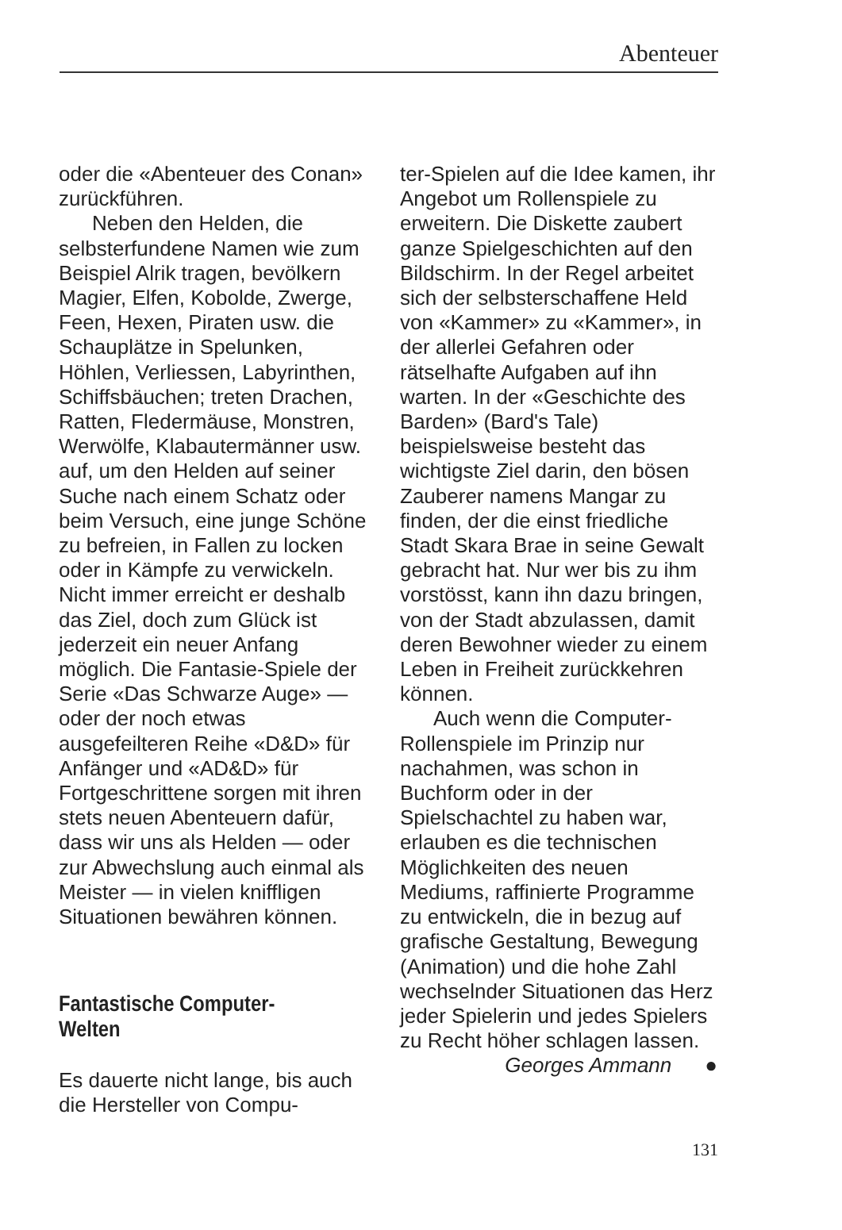Abenteuer
oder die «Abenteuer des Conan» zurückführen.
Neben den Helden, die selbsterfundene Namen wie zum Beispiel Alrik tragen, bevölkern Magier, Elfen, Kobolde, Zwerge, Feen, Hexen, Piraten usw. die Schauplätze in Spelunken, Höhlen, Verliessen, Labyrinthen, Schiffsbäuchen; treten Drachen, Ratten, Fledermäuse, Monstren, Werwölfe, Klabautermänner usw. auf, um den Helden auf seiner Suche nach einem Schatz oder beim Versuch, eine junge Schöne zu befreien, in Fallen zu locken oder in Kämpfe zu verwickeln. Nicht immer erreicht er deshalb das Ziel, doch zum Glück ist jederzeit ein neuer Anfang möglich. Die Fantasie-Spiele der Serie «Das Schwarze Auge» — oder der noch etwas ausgefeilteren Reihe «D&D» für Anfänger und «AD&D» für Fortgeschrittene sorgen mit ihren stets neuen Abenteuern dafür, dass wir uns als Helden — oder zur Abwechslung auch einmal als Meister — in vielen kniffligen Situationen bewähren können.
Fantastische Computer-Welten
Es dauerte nicht lange, bis auch die Hersteller von Compu-
ter-Spielen auf die Idee kamen, ihr Angebot um Rollenspiele zu erweitern. Die Diskette zaubert ganze Spielgeschichten auf den Bildschirm. In der Regel arbeitet sich der selbsterschaffene Held von «Kammer» zu «Kammer», in der allerlei Gefahren oder rätselhafte Aufgaben auf ihn warten. In der «Geschichte des Barden» (Bard's Tale) beispielsweise besteht das wichtigste Ziel darin, den bösen Zauberer namens Mangar zu finden, der die einst friedliche Stadt Skara Brae in seine Gewalt gebracht hat. Nur wer bis zu ihm vorstösst, kann ihn dazu bringen, von der Stadt abzulassen, damit deren Bewohner wieder zu einem Leben in Freiheit zurückkehren können.
Auch wenn die Computer-Rollenspiele im Prinzip nur nachahmen, was schon in Buchform oder in der Spielschachtel zu haben war, erlauben es die technischen Möglichkeiten des neuen Mediums, raffinierte Programme zu entwickeln, die in bezug auf grafische Gestaltung, Bewegung (Animation) und die hohe Zahl wechselnder Situationen das Herz jeder Spielerin und jedes Spielers zu Recht höher schlagen lassen. ●
Georges Ammann
131